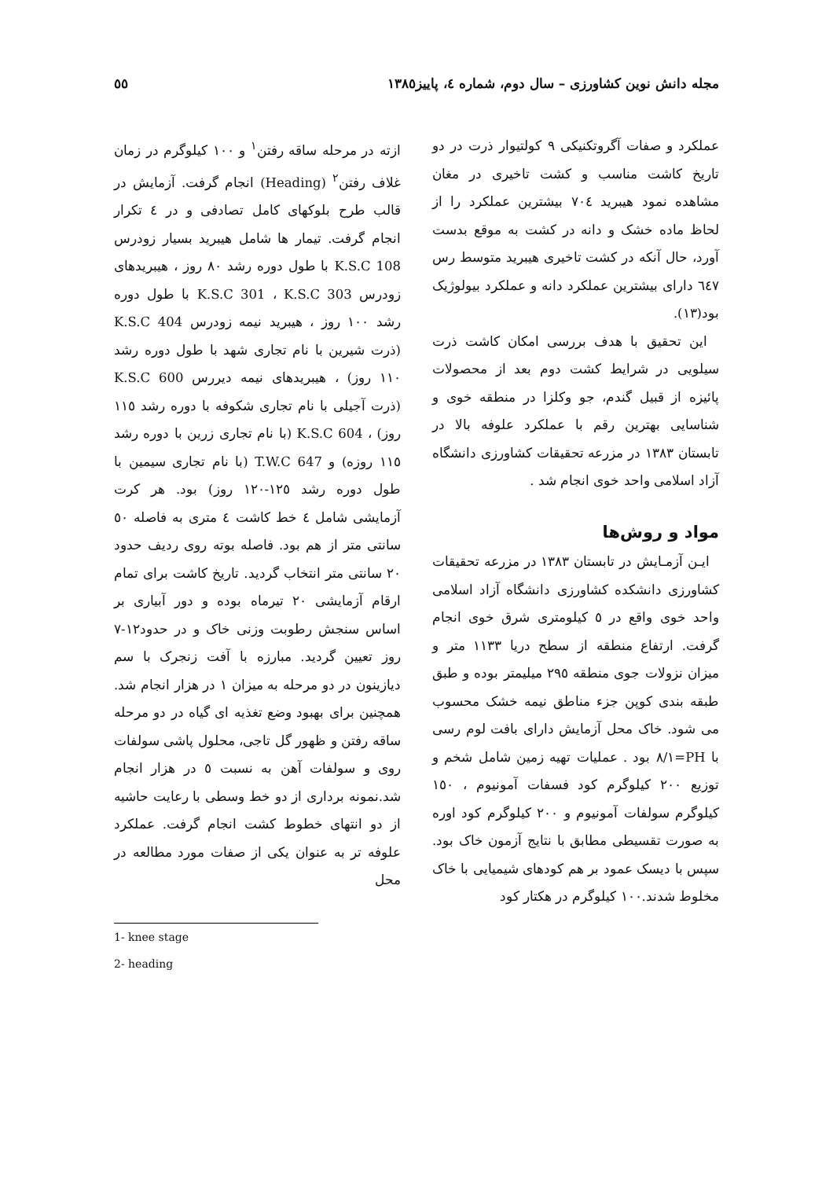مجله دانش نوین کشاورزی – سال دوم، شماره ٤، پاییز١٣٨٥ ٥٥
عملکرد و صفات آگروتکنیکی ۹ کولتیوار ذرت در دو تاریخ کاشت مناسب و کشت تاخیری در مغان مشاهده نمود هیبرید ٧٠٤ بیشترین عملکرد را از لحاظ ماده خشک و دانه در کشت به موقع بدست آورد، حال آنکه در کشت تاخیری هیبرید متوسط رس ٦٤٧ دارای بیشترین عملکرد دانه و عملکرد بیولوژیک بود(١٣).
این تحقیق با هدف بررسی امکان کاشت ذرت سیلویی در شرایط کشت دوم بعد از محصولات پائیزه از قبیل گندم، جو وکلزا در منطقه خوی و شناسایی بهترین رقم با عملکرد علوفه بالا در تابستان ١٣٨٣ در مزرعه تحقیقات کشاورزی دانشگاه آزاد اسلامی واحد خوی انجام شد .
مواد و روش‌ها
ایـن آزمـایش در تابستان ١٣٨٣ در مزرعه تحقیقات کشاورزی دانشکده کشاورزی دانشگاه آزاد اسلامی واحد خوی واقع در ٥ کیلومتری شرق خوی انجام گرفت. ارتفاع منطقه از سطح دریا ١١٣٣ متر و میزان نزولات جوی منطقه ٢٩٥ میلیمتر بوده و طبق طبقه بندی کوپن جزء مناطق نیمه خشک محسوب می شود. خاک محل آزمایش دارای بافت لوم رسی با PH=٨/١ بود . عملیات تهیه زمین شامل شخم و توزیع ٢٠٠ کیلوگرم کود فسفات آمونیوم ، ١٥٠ کیلوگرم سولفات آمونیوم و ٢٠٠ کیلوگرم کود اوره به صورت تقسیطی مطابق با نتایج آزمون خاک بود. سپس با دیسک عمود بر هم کودهای شیمیایی با خاک مخلوط شدند.١٠٠ کیلوگرم در هکتار کود
ازته در مرحله ساقه رفتن<sup>١</sup> و ١٠٠ کیلوگرم در زمان غلاف رفتن<sup>٢</sup> (Heading) انجام گرفت. آزمایش در قالب طرح بلوکهای کامل تصادفی و در ٤ تکرار انجام گرفت. تیمار ها شامل هیبرید بسیار زودرس K.S.C 108 با طول دوره رشد ٨٠ روز ، هیبریدهای زودرس K.S.C 301 ، K.S.C 303 با طول دوره رشد ١٠٠ روز ، هیبرید نیمه زودرس K.S.C 404 (ذرت شیرین با نام تجاری شهد با طول دوره رشد ١١٠ روز) ، هیبریدهای نیمه دیررس K.S.C 600 (ذرت آجیلی با نام تجاری شکوفه با دوره رشد ١١٥ روز) ، K.S.C 604 (با نام تجاری زرین با دوره رشد ١١٥ روزه) و T.W.C 647 (با نام تجاری سیمین با طول دوره رشد ١٢٥-١٢٠ روز) بود. هر کرت آزمایشی شامل ٤ خط کاشت ٤ متری به فاصله ٥٠ سانتی متر از هم بود. فاصله بوته روی ردیف حدود ٢٠ سانتی متر انتخاب گردید. تاریخ کاشت برای تمام ارقام آزمایشی ٢٠ تیرماه بوده و دور آبیاری بر اساس سنجش رطوبت وزنی خاک و در حدود١٢-٧ روز تعیین گردید. مبارزه با آفت زنجرک با سم دیازینون در دو مرحله به میزان ١ در هزار انجام شد. همچنین برای بهبود وضع تغذیه ای گیاه در دو مرحله ساقه رفتن و ظهور گل تاجی، محلول پاشی سولفات روی و سولفات آهن به نسبت ٥ در هزار انجام شد.نمونه برداری از دو خط وسطی با رعایت حاشیه از دو انتهای خطوط کشت انجام گرفت. عملکرد علوفه تر به عنوان یکی از صفات مورد مطالعه در محل
1- knee stage
2- heading